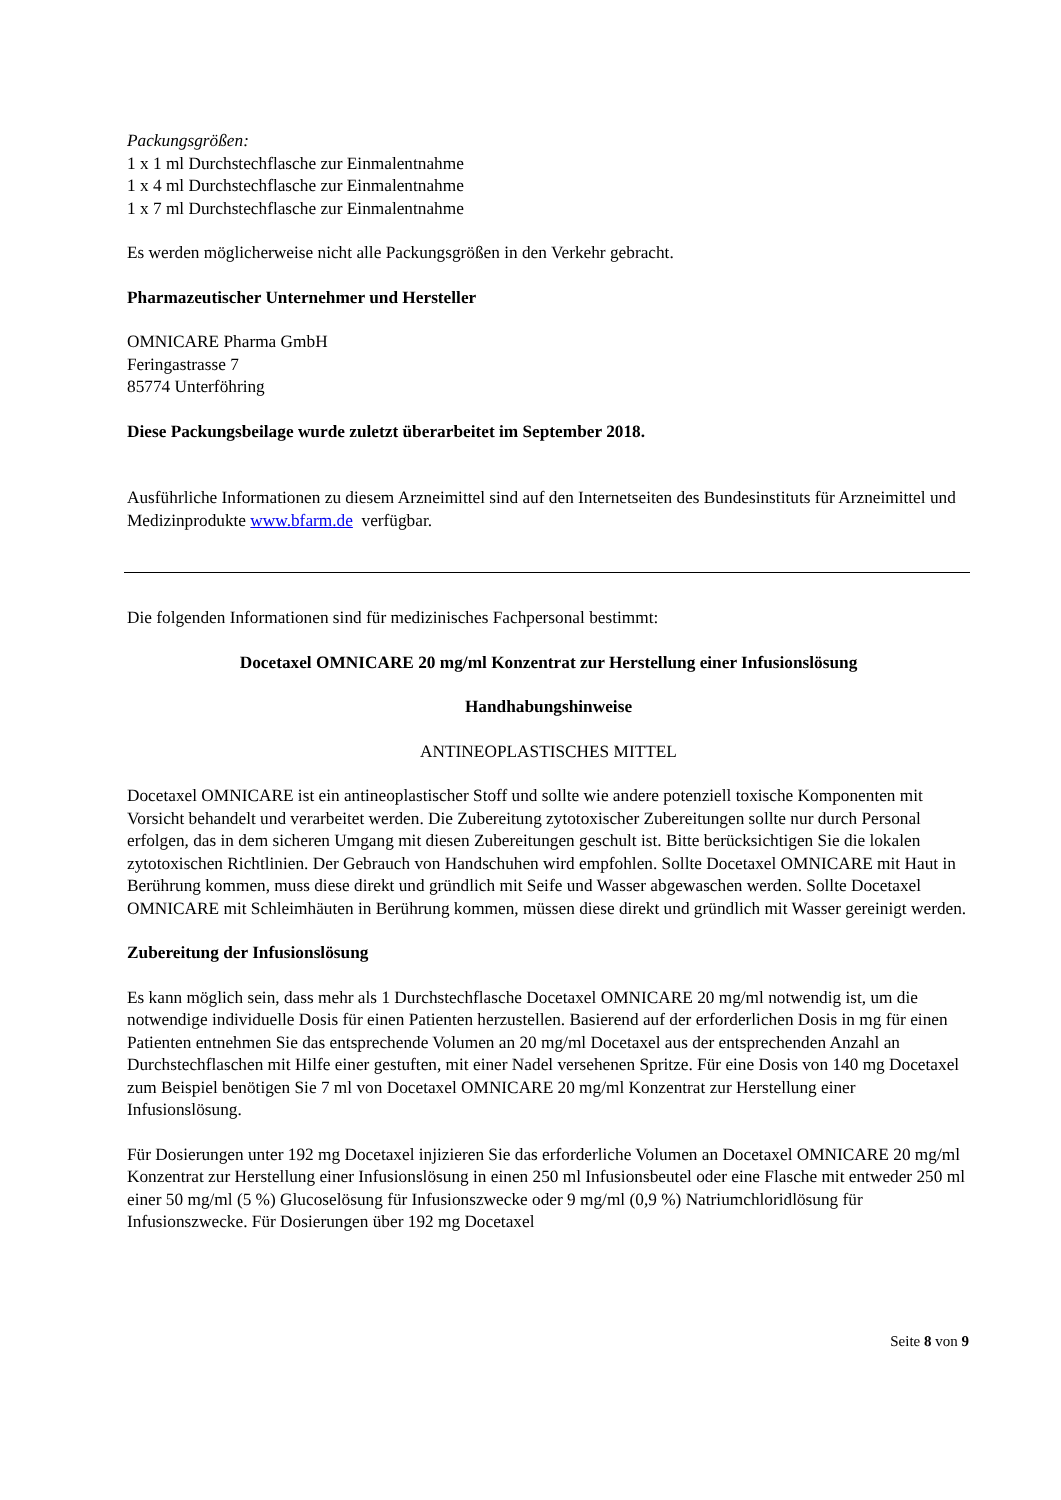Packungsgrößen:
1 x 1 ml Durchstechflasche zur Einmalentnahme
1 x 4 ml Durchstechflasche zur Einmalentnahme
1 x 7 ml Durchstechflasche zur Einmalentnahme
Es werden möglicherweise nicht alle Packungsgrößen in den Verkehr gebracht.
Pharmazeutischer Unternehmer und Hersteller
OMNICARE Pharma GmbH
Feringastrasse 7
85774 Unterföhring
Diese Packungsbeilage wurde zuletzt überarbeitet im September 2018.
Ausführliche Informationen zu diesem Arzneimittel sind auf den Internetseiten des Bundesinstituts für Arzneimittel und Medizinprodukte www.bfarm.de verfügbar.
Die folgenden Informationen sind für medizinisches Fachpersonal bestimmt:
Docetaxel OMNICARE 20 mg/ml Konzentrat zur Herstellung einer Infusionslösung
Handhabungshinweise
ANTINEOPLASTISCHES MITTEL
Docetaxel OMNICARE ist ein antineoplastischer Stoff und sollte wie andere potenziell toxische Komponenten mit Vorsicht behandelt und verarbeitet werden. Die Zubereitung zytotoxischer Zubereitungen sollte nur durch Personal erfolgen, das in dem sicheren Umgang mit diesen Zubereitungen geschult ist. Bitte berücksichtigen Sie die lokalen zytotoxischen Richtlinien. Der Gebrauch von Handschuhen wird empfohlen. Sollte Docetaxel OMNICARE mit Haut in Berührung kommen, muss diese direkt und gründlich mit Seife und Wasser abgewaschen werden. Sollte Docetaxel OMNICARE mit Schleimhäuten in Berührung kommen, müssen diese direkt und gründlich mit Wasser gereinigt werden.
Zubereitung der Infusionslösung
Es kann möglich sein, dass mehr als 1 Durchstechflasche Docetaxel OMNICARE 20 mg/ml notwendig ist, um die notwendige individuelle Dosis für einen Patienten herzustellen. Basierend auf der erforderlichen Dosis in mg für einen Patienten entnehmen Sie das entsprechende Volumen an 20 mg/ml Docetaxel aus der entsprechenden Anzahl an Durchstechflaschen mit Hilfe einer gestuften, mit einer Nadel versehenen Spritze. Für eine Dosis von 140 mg Docetaxel zum Beispiel benötigen Sie 7 ml von Docetaxel OMNICARE 20 mg/ml Konzentrat zur Herstellung einer Infusionslösung.
Für Dosierungen unter 192 mg Docetaxel injizieren Sie das erforderliche Volumen an Docetaxel OMNICARE 20 mg/ml Konzentrat zur Herstellung einer Infusionslösung in einen 250 ml Infusionsbeutel oder eine Flasche mit entweder 250 ml einer 50 mg/ml (5 %) Glucoselösung für Infusionszwecke oder 9 mg/ml (0,9 %) Natriumchloridlösung für Infusionszwecke. Für Dosierungen über 192 mg Docetaxel
Seite 8 von 9